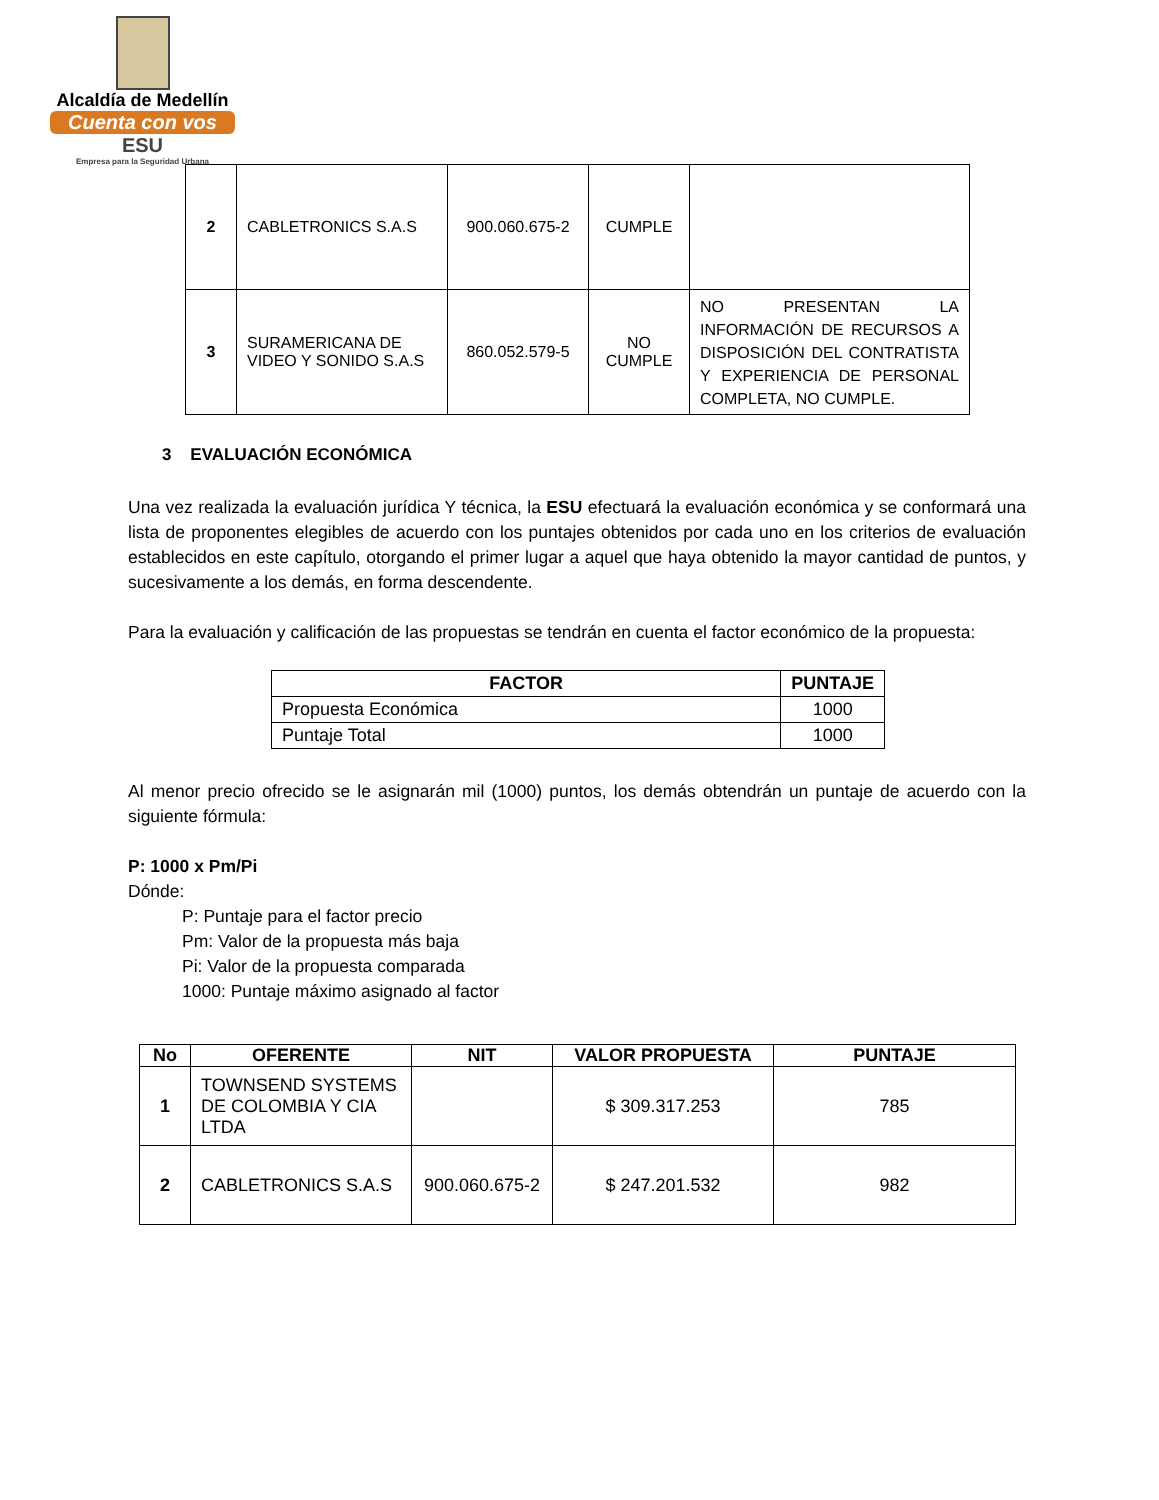Alcaldía de Medellín
Cuenta con vos
ESU
Empresa para la Seguridad Urbana
| 2 | CABLETRONICS S.A.S | 900.060.675-2 | CUMPLE | |
| 3 | SURAMERICANA DE VIDEO Y SONIDO S.A.S | 860.052.579-5 | NO CUMPLE | NO PRESENTAN LA INFORMACIÓN DE RECURSOS A DISPOSICIÓN DEL CONTRATISTA Y EXPERIENCIA DE PERSONAL COMPLETA, NO CUMPLE. |
3 EVALUACIÓN ECONÓMICA
Una vez realizada la evaluación jurídica Y técnica, la ESU efectuará la evaluación económica y se conformará una lista de proponentes elegibles de acuerdo con los puntajes obtenidos por cada uno en los criterios de evaluación establecidos en este capítulo, otorgando el primer lugar a aquel que haya obtenido la mayor cantidad de puntos, y sucesivamente a los demás, en forma descendente.
Para la evaluación y calificación de las propuestas se tendrán en cuenta el factor económico de la propuesta:
| FACTOR | PUNTAJE |
| --- | --- |
| Propuesta Económica | 1000 |
| Puntaje Total | 1000 |
Al menor precio ofrecido se le asignarán mil (1000) puntos, los demás obtendrán un puntaje de acuerdo con la siguiente fórmula:
P: 1000 x Pm/Pi
Dónde:
P: Puntaje para el factor precio
Pm: Valor de la propuesta más baja
Pi: Valor de la propuesta comparada
1000: Puntaje máximo asignado al factor
| No | OFERENTE | NIT | VALOR PROPUESTA | PUNTAJE |
| --- | --- | --- | --- | --- |
| 1 | TOWNSEND SYSTEMS DE COLOMBIA Y CIA LTDA | | $ 309.317.253 | 785 |
| 2 | CABLETRONICS S.A.S | 900.060.675-2 | $ 247.201.532 | 982 |